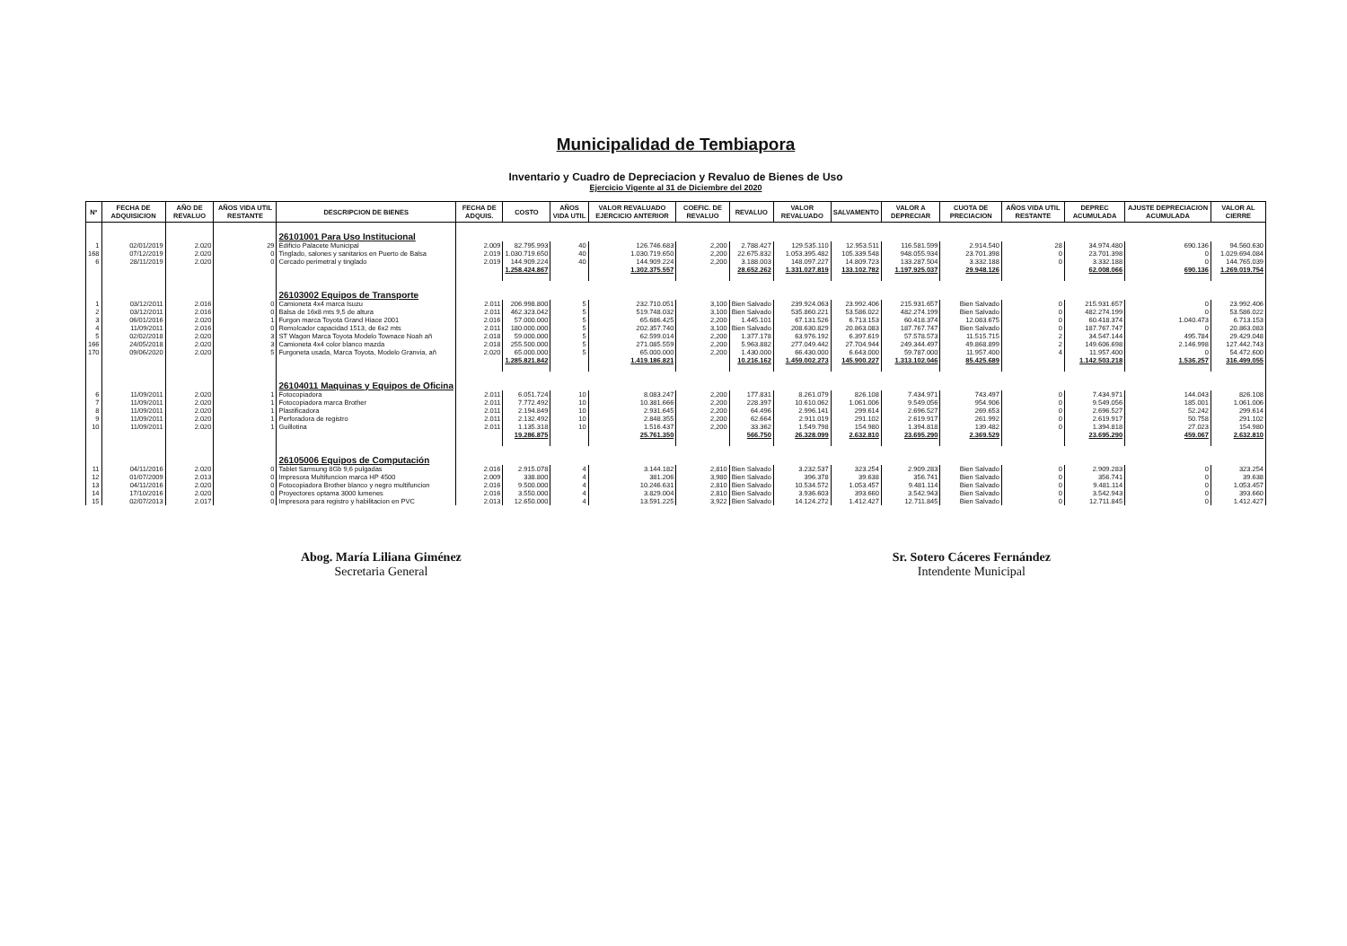Municipalidad de Tembiapora
Inventario y Cuadro de Depreciacion y Revaluo de Bienes de Uso
Ejercicio Vigente al 31 de Diciembre del 2020
| Nº | FECHA DE ADQUISICION | AÑO DE REVALUO | AÑOS VIDA UTIL RESTANTE | DESCRIPCION DE BIENES | FECHA DE ADQUIS. | COSTO | AÑOS VIDA UTIL | VALOR REVALUADO EJERCICIO ANTERIOR | COEFIC. DE REVALUO | REVALUO | VALOR REVALUADO | SALVAMENTO | VALOR A DEPRECIAR | CUOTA DE PRECIACION | AÑOS VIDA UTIL RESTANTE | DEPREC ACUMULADA | AJUSTE DEPRECIACION ACUMULADA | VALOR AL CIERRE |
| --- | --- | --- | --- | --- | --- | --- | --- | --- | --- | --- | --- | --- | --- | --- | --- | --- | --- | --- |
| | | | | 26101001 Para Uso Institucional | | | | | | | | | | | | | | |
| 1 | 02/01/2019 | 2.020 | 29 | Edificio Palacete Municipal | 2.009 | 82.795.993 | 40 | 126.746.683 | 2,200 | 2.788.427 | 129.535.110 | 12.953.511 | 116.581.599 | 2.914.540 | 28 | 34.974.480 | 690.136 | 94.560.630 |
| 168 | 07/12/2019 | 2.020 | 0 | Tinglado, salones y sanitarios en Puerto de Balsa | 2.019 | 1.030.719.650 | 40 | 1.030.719.650 | 2,200 | 22.675.832 | 1.053.395.482 | 105.339.548 | 948.055.934 | 23.701.398 | 0 | 23.701.398 | 0 | 1.029.694.084 |
| 6 | 28/11/2019 | 2.020 | 0 | Cercado perimetral y tinglado | 2.019 | 144.909.224 | 40 | 144.909.224 | 2,200 | 3.188.003 | 148.097.227 | 14.809.723 | 133.287.504 | 3.332.188 | 0 | 3.332.188 | 0 | 144.765.039 |
| | | | | | | 1.258.424.867 | | 1.302.375.557 | | 28.652.262 | 1.331.027.819 | 133.102.782 | 1.197.925.037 | 29.948.126 | | 62.008.066 | 690.136 | 1.269.019.754 |
| | | | | 26103002 Equipos de Transporte | | | | | | | | | | | | | | |
| 1 | 03/12/2011 | 2.016 | 0 | Camioneta 4x4 marca Isuzu | 2.011 | 206.998.800 | 5 | 232.710.051 | 3,100 | Bien Salvado | 239.924.063 | 23.992.406 | 215.931.657 | Bien Salvado | 0 | 215.931.657 | 0 | 23.992.406 |
| 2 | 03/12/2011 | 2.016 | 0 | Balsa de 16x8 mts 9,5 de altura | 2.011 | 462.323.042 | 5 | 519.748.032 | 3,100 | Bien Salvado | 535.860.221 | 53.586.022 | 482.274.199 | Bien Salvado | 0 | 482.274.199 | 0 | 53.586.022 |
| 3 | 06/01/2016 | 2.020 | 1 | Furgon marca Toyota Grand Hiace 2001 | 2.016 | 57.000.000 | 5 | 65.686.425 | 2,200 | 1.445.101 | 67.131.526 | 6.713.153 | 60.418.374 | 12.083.675 | 0 | 60.418.374 | 1.040.473 | 6.713.153 |
| 4 | 11/09/2011 | 2.016 | 0 | Remolcador capacidad 1513, de 6x2 mts | 2.011 | 180.000.000 | 5 | 202.357.740 | 3,100 | Bien Salvado | 208.630.829 | 20.863.083 | 187.767.747 | Bien Salvado | 0 | 187.767.747 | 0 | 20.863.083 |
| 5 | 02/02/2018 | 2.020 | 3 | ST Wagon Marca Toyota Modelo Townace Noah añ | 2.018 | 59.000.000 | 5 | 62.599.014 | 2,200 | 1.377.178 | 63.976.192 | 6.397.619 | 57.578.573 | 11.515.715 | 2 | 34.547.144 | 495.784 | 29.429.048 |
| 166 | 24/05/2018 | 2.020 | 3 | Camioneta 4x4 color blanco mazda | 2.018 | 255.500.000 | 5 | 271.085.559 | 2,200 | 5.963.882 | 277.049.442 | 27.704.944 | 249.344.497 | 49.868.899 | 2 | 149.606.698 | 2.146.998 | 127.442.743 |
| 170 | 09/06/2020 | 2.020 | 5 | Furgoneta usada, Marca Toyota, Modelo Granvia, añ | 2.020 | 65.000.000 | 5 | 65.000.000 | 2,200 | 1.430.000 | 66.430.000 | 6.643.000 | 59.787.000 | 11.957.400 | 4 | 11.957.400 | 0 | 54.472.600 |
| | | | | | | 1.285.821.842 | | 1.419.186.821 | | 10.216.162 | 1.459.002.273 | 145.900.227 | 1.313.102.046 | 85.425.689 | | 1.142.503.218 | 1.536.257 | 316.499.055 |
| | | | | 26104011 Maquinas y Equipos de Oficina | | | | | | | | | | | | | | |
| 6 | 11/09/2011 | 2.020 | 1 | Fotocopiadora | 2.011 | 6.051.724 | 10 | 8.083.247 | 2,200 | 177.831 | 8.261.079 | 826.108 | 7.434.971 | 743.497 | 0 | 7.434.971 | 144.043 | 826.108 |
| 7 | 11/09/2011 | 2.020 | 1 | Fotocopiadora marca Brother | 2.011 | 7.772.492 | 10 | 10.381.666 | 2,200 | 228.397 | 10.610.062 | 1.061.006 | 9.549.056 | 954.906 | 0 | 9.549.056 | 185.001 | 1.061.006 |
| 8 | 11/09/2011 | 2.020 | 1 | Plastificadora | 2.011 | 2.194.849 | 10 | 2.931.645 | 2,200 | 64.496 | 2.996.141 | 299.614 | 2.696.527 | 269.653 | 0 | 2.696.527 | 52.242 | 299.614 |
| 9 | 11/09/2011 | 2.020 | 1 | Perforadora de registro | 2.011 | 2.132.492 | 10 | 2.848.355 | 2,200 | 62.664 | 2.911.019 | 291.102 | 2.619.917 | 261.992 | 0 | 2.619.917 | 50.758 | 291.102 |
| 10 | 11/09/2011 | 2.020 | 1 | Guillotina | 2.011 | 1.135.318 | 10 | 1.516.437 | 2,200 | 33.362 | 1.549.798 | 154.980 | 1.394.818 | 139.482 | 0 | 1.394.818 | 27.023 | 154.980 |
| | | | | | | 19.286.875 | | 25.761.350 | | 566.750 | 26.328.099 | 2.632.810 | 23.695.290 | 2.369.529 | | 23.695.290 | 459.067 | 2.632.810 |
| | | | | 26105006 Equipos de Computación | | | | | | | | | | | | | | |
| 11 | 04/11/2016 | 2.020 | 0 | Tablet Samsung 8Gb 9,6 pulgadas | 2.016 | 2.915.078 | 4 | 3.144.182 | 2,810 | Bien Salvado | 3.232.537 | 323.254 | 2.909.283 | Bien Salvado | 0 | 2.909.283 | 0 | 323.254 |
| 12 | 01/07/2009 | 2.013 | 0 | Impresora Multifuncion marca HP 4500 | 2.009 | 338.800 | 4 | 381.206 | 3,980 | Bien Salvado | 396.378 | 39.638 | 356.741 | Bien Salvado | 0 | 356.741 | 0 | 39.638 |
| 13 | 04/11/2016 | 2.020 | 0 | Fotocopiadora Brother blanco y negro multifuncion | 2.016 | 9.500.000 | 4 | 10.246.631 | 2,810 | Bien Salvado | 10.534.572 | 1.053.457 | 9.481.114 | Bien Salvado | 0 | 9.481.114 | 0 | 1.053.457 |
| 14 | 17/10/2016 | 2.020 | 0 | Proyectores optama 3000 lumenes | 2.016 | 3.550.000 | 4 | 3.829.004 | 2,810 | Bien Salvado | 3.936.603 | 393.660 | 3.542.943 | Bien Salvado | 0 | 3.542.943 | 0 | 393.660 |
| 15 | 02/07/2013 | 2.017 | 0 | Impresora para registro y habilitacion en PVC | 2.013 | 12.650.000 | 4 | 13.591.225 | 3,922 | Bien Salvado | 14.124.272 | 1.412.427 | 12.711.845 | Bien Salvado | 0 | 12.711.845 | 0 | 1.412.427 |
Abog. María Liliana Giménez
Secretaria General
Sr. Sotero Cáceres Fernández
Intendente Municipal